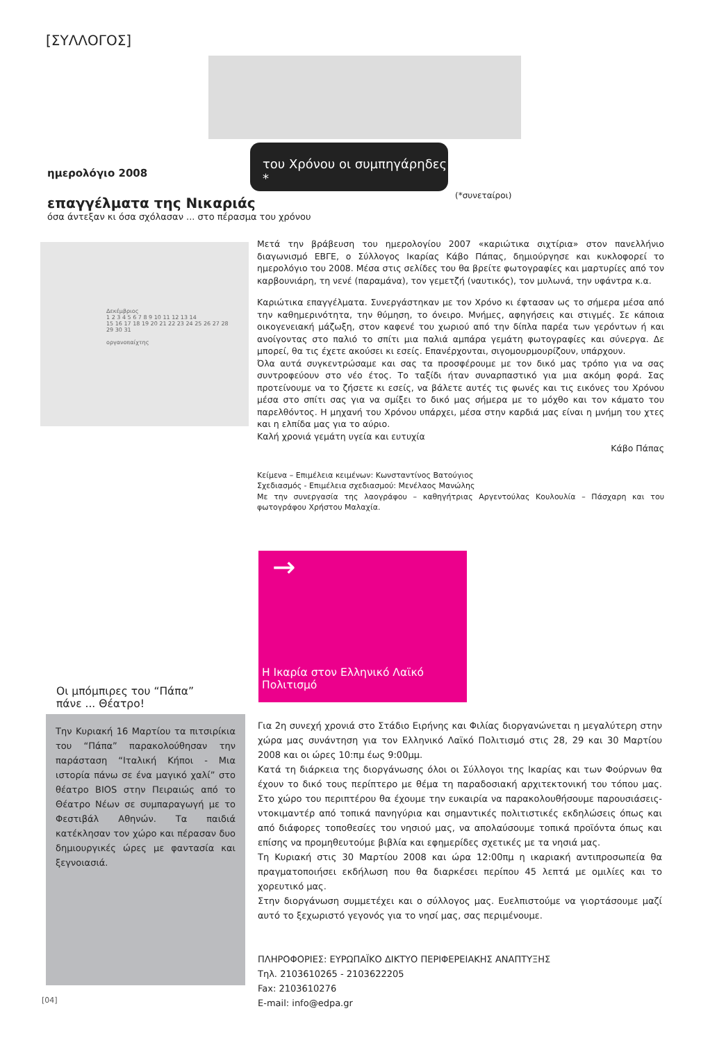[ΣΥΛΛΟΓΟΣ]
του Χρόνου οι συμπηγάρηδες *
(*συνεταίροι)
ημερολόγιο 2008
επαγγέλματα της Νικαριάς
όσα άντεξαν κι όσα σχόλασαν ... στο πέρασμα του χρόνου
Δεκέμβριος
1 2 3 4 5 6 7 8 9 10 11 12 13 14
15 16 17 18 19 20 21 22 23 24 25 26 27 28
29 30 31
οργανοπαίχτης
Μετά την βράβευση του ημερολογίου 2007 «καριώτικα σιχτίρια» στον πανελλήνιο διαγωνισμό ΕΒΓΕ, ο Σύλλογος Ικαρίας Κάβο Πάπας, δημιούργησε και κυκλοφορεί το ημερολόγιο του 2008. Μέσα στις σελίδες του θα βρείτε φωτογραφίες και μαρτυρίες από τον καρβουνιάρη, τη νενέ (παραμάνα), τον γεμετζή (ναυτικός), τον μυλωνά, την υφάντρα κ.α.
Καριώτικα επαγγέλματα. Συνεργάστηκαν με τον Χρόνο κι έφτασαν ως το σήμερα μέσα από την καθημερινότητα, την θύμηση, το όνειρο. Μνήμες, αφηγήσεις και στιγμές. Σε κάποια οικογενειακή μάζωξη, στον καφενέ του χωριού από την δίπλα παρέα των γερόντων ή και ανοίγοντας στο παλιό το σπίτι μια παλιά αμπάρα γεμάτη φωτογραφίες και σύνεργα. Δε μπορεί, θα τις έχετε ακούσει κι εσείς. Επανέρχονται, σιγομουρμουρίζουν, υπάρχουν.
Όλα αυτά συγκεντρώσαμε και σας τα προσφέρουμε με τον δικό μας τρόπο για να σας συντροφεύουν στο νέο έτος. Το ταξίδι ήταν συναρπαστικό για μια ακόμη φορά. Σας προτείνουμε να το ζήσετε κι εσείς, να βάλετε αυτές τις φωνές και τις εικόνες του Χρόνου μέσα στο σπίτι σας για να σμίξει το δικό μας σήμερα με το μόχθο και τον κάματο του παρελθόντος. Η μηχανή του Χρόνου υπάρχει, μέσα στην καρδιά μας είναι η μνήμη του χτες και η ελπίδα μας για το αύριο.
Καλή χρονιά γεμάτη υγεία και ευτυχία
Κάβο Πάπας
Κείμενα – Επιμέλεια κειμένων: Κωνσταντίνος Βατούγιος
Σχεδιασμός - Επιμέλεια σχεδιασμού: Μενέλαος Μανώλης
Με την συνεργασία της λαογράφου – καθηγήτριας Αργεντούλας Κουλουλία – Πάσχαρη και του φωτογράφου Χρήστου Μαλαχία.
→
Η Ικαρία στον Ελληνικό Λαϊκό Πολιτισμό
Οι μπόμπιρες του “Πάπα”
πάνε ... Θέατρο!
Την Κυριακή 16 Μαρτίου τα πιτσιρίκια του “Πάπα” παρακολούθησαν την παράσταση “Ιταλική Κήποι - Μια ιστορία πάνω σε ένα μαγικό χαλί” στο θέατρο BIOS στην Πειραιώς από το Θέατρο Νέων σε συμπαραγωγή με το Φεστιβάλ Αθηνών. Τα παιδιά κατέκλησαν τον χώρο και πέρασαν δυο δημιουργικές ώρες με φαντασία και ξεγνοιασιά.
Για 2η συνεχή χρονιά στο Στάδιο Ειρήνης και Φιλίας διοργανώνεται η μεγαλύτερη στην χώρα μας συνάντηση για τον Ελληνικό Λαϊκό Πολιτισμό στις 28, 29 και 30 Μαρτίου 2008 και οι ώρες 10:πμ έως 9:00μμ.
Κατά τη διάρκεια της διοργάνωσης όλοι οι Σύλλογοι της Ικαρίας και των Φούρνων θα έχουν το δικό τους περίπτερο με θέμα τη παραδοσιακή αρχιτεκτονική του τόπου μας. Στο χώρο του περιπτέρου θα έχουμε την ευκαιρία να παρακολουθήσουμε παρουσιάσεις-ντοκιμαντέρ από τοπικά πανηγύρια και σημαντικές πολιτιστικές εκδηλώσεις όπως και από διάφορες τοποθεσίες του νησιού μας, να απολαύσουμε τοπικά προϊόντα όπως και επίσης να προμηθευτούμε βιβλία και εφημερίδες σχετικές με τα νησιά μας.
Τη Κυριακή στις 30 Μαρτίου 2008 και ώρα 12:00πμ η ικαριακή αντιπροσωπεία θα πραγματοποιήσει εκδήλωση που θα διαρκέσει περίπου 45 λεπτά με ομιλίες και το χορευτικό μας.
Στην διοργάνωση συμμετέχει και ο σύλλογος μας. Ευελπιστούμε να γιορτάσουμε μαζί αυτό το ξεχωριστό γεγονός για το νησί μας, σας περιμένουμε.
ΠΛΗΡΟΦΟΡΙΕΣ: ΕΥΡΩΠΑΪΚΟ ΔΙΚΤΥΟ ΠΕΡΙΦΕΡΕΙΑΚΗΣ ΑΝΑΠΤΥΞΗΣ
Τηλ. 2103610265 - 2103622205
Fax: 2103610276
E-mail: info@edpa.gr
[04]